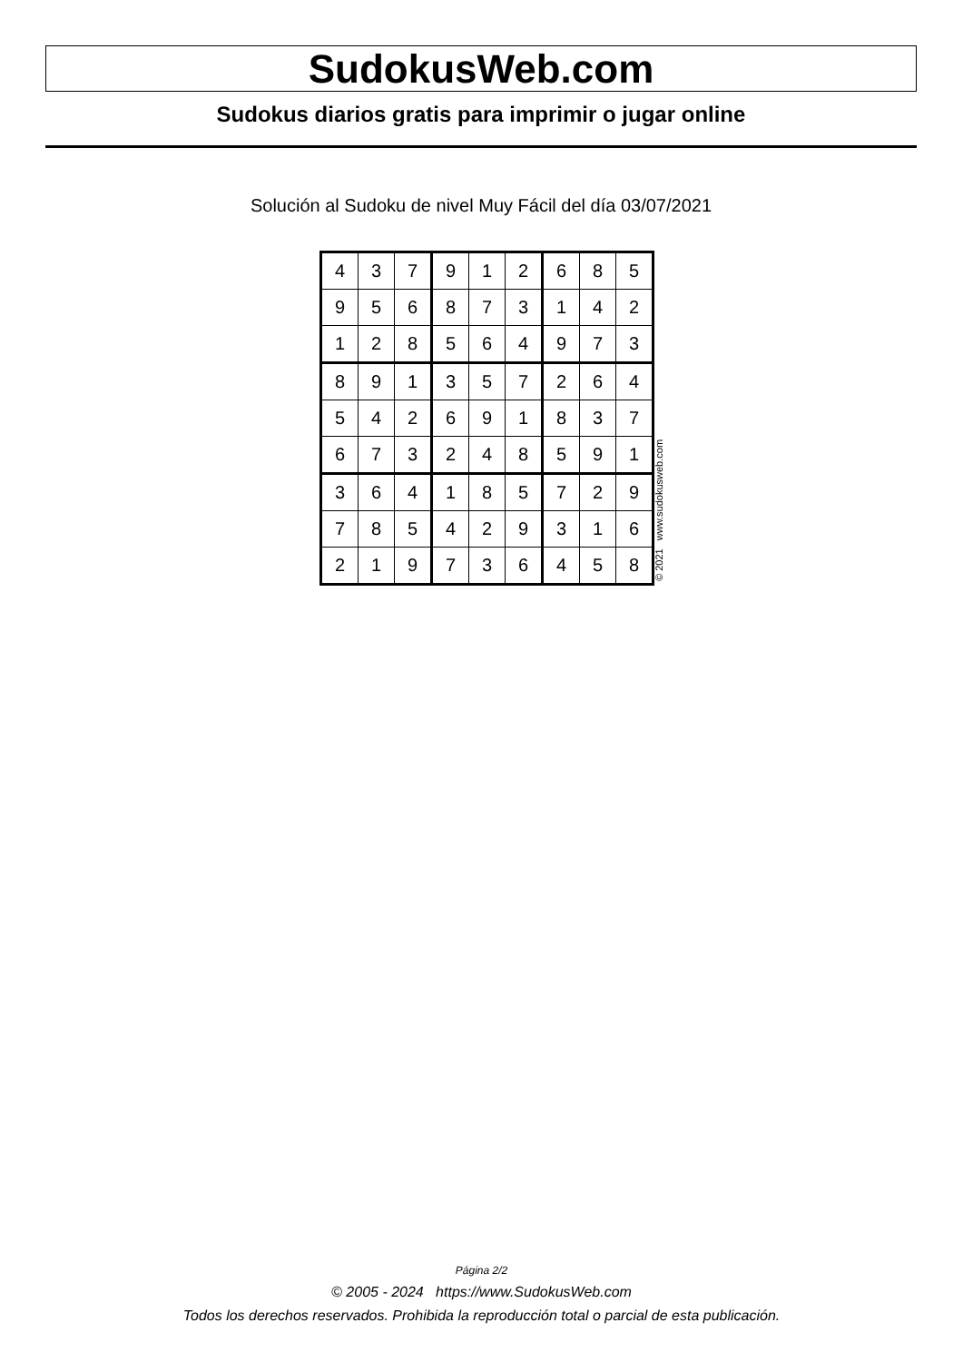SudokusWeb.com
Sudokus diarios gratis para imprimir o jugar online
Solución al Sudoku de nivel Muy Fácil del día 03/07/2021
| 4 | 3 | 7 | 9 | 1 | 2 | 6 | 8 | 5 |
| 9 | 5 | 6 | 8 | 7 | 3 | 1 | 4 | 2 |
| 1 | 2 | 8 | 5 | 6 | 4 | 9 | 7 | 3 |
| 8 | 9 | 1 | 3 | 5 | 7 | 2 | 6 | 4 |
| 5 | 4 | 2 | 6 | 9 | 1 | 8 | 3 | 7 |
| 6 | 7 | 3 | 2 | 4 | 8 | 5 | 9 | 1 |
| 3 | 6 | 4 | 1 | 8 | 5 | 7 | 2 | 9 |
| 7 | 8 | 5 | 4 | 2 | 9 | 3 | 1 | 6 |
| 2 | 1 | 9 | 7 | 3 | 6 | 4 | 5 | 8 |
© 2021 www.sudokusweb.com
Página 2/2
© 2005 - 2024 https://www.SudokusWeb.com
Todos los derechos reservados. Prohibida la reproducción total o parcial de esta publicación.